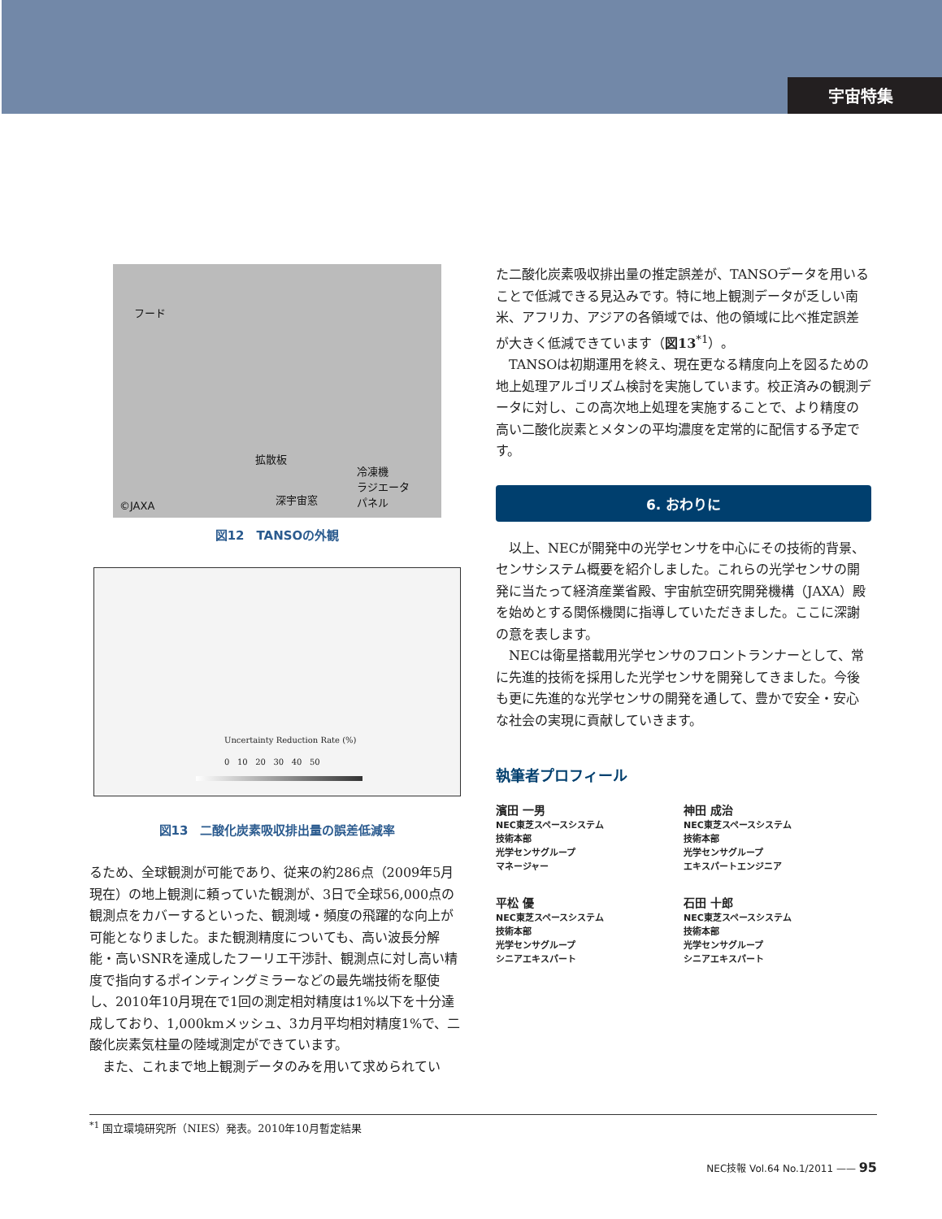宇宙特集
フード
拡散板
冷凍機
ラジエータ
パネル 深宇宙窓
©JAXA
図12　TANSOの外観
Uncertainty Reduction Rate (%)
0 10 20 30 40 50
図13　二酸化炭素吸収排出量の誤差低減率
るため、全球観測が可能であり、従来の約286点（2009年5月現在）の地上観測に頼っていた観測が、3日で全球56,000点の観測点をカバーするといった、観測域・頻度の飛躍的な向上が可能となりました。また観測精度についても、高い波長分解能・高いSNRを達成したフーリエ干渉計、観測点に対し高い精度で指向するポインティングミラーなどの最先端技術を駆使し、2010年10月現在で1回の測定相対精度は1%以下を十分達成しており、1,000kmメッシュ、3カ月平均相対精度1%で、二酸化炭素気柱量の陸域測定ができています。
また、これまで地上観測データのみを用いて求められてい
た二酸化炭素吸収排出量の推定誤差が、TANSOデータを用いることで低減できる見込みです。特に地上観測データが乏しい南米、アフリカ、アジアの各領域では、他の領域に比べ推定誤差が大きく低減できています（図13<sup>*1</sup>）。
TANSOは初期運用を終え、現在更なる精度向上を図るための地上処理アルゴリズム検討を実施しています。校正済みの観測データに対し、この高次地上処理を実施することで、より精度の高い二酸化炭素とメタンの平均濃度を定常的に配信する予定です。
6. おわりに
以上、NECが開発中の光学センサを中心にその技術的背景、センサシステム概要を紹介しました。これらの光学センサの開発に当たって経済産業省殿、宇宙航空研究開発機構（JAXA）殿を始めとする関係機関に指導していただきました。ここに深謝の意を表します。
NECは衛星搭載用光学センサのフロントランナーとして、常に先進的技術を採用した光学センサを開発してきました。今後も更に先進的な光学センサの開発を通して、豊かで安全・安心な社会の実現に貢献していきます。
執筆者プロフィール
濱田 一男
NEC東芝スペースシステム
技術本部
光学センサグループ
マネージャー
神田 成治
NEC東芝スペースシステム
技術本部
光学センサグループ
エキスパートエンジニア
平松 優
NEC東芝スペースシステム
技術本部
光学センサグループ
シニアエキスパート
石田 十郎
NEC東芝スペースシステム
技術本部
光学センサグループ
シニアエキスパート
<sup>*1</sup> 国立環境研究所（NIES）発表。2010年10月暫定結果
NEC技報 Vol.64 No.1/2011 —— 95